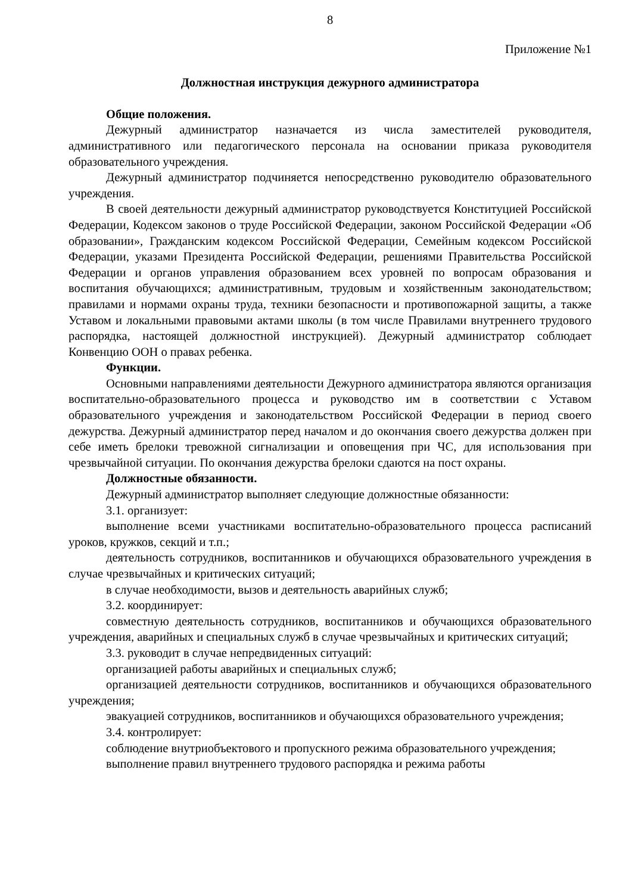8
Приложение №1
Должностная инструкция дежурного администратора
Общие положения.
Дежурный администратор назначается из числа заместителей руководителя, административного или педагогического персонала на основании приказа руководителя образовательного учреждения.
Дежурный администратор подчиняется непосредственно руководителю образовательного учреждения.
В своей деятельности дежурный администратор руководствуется Конституцией Российской Федерации, Кодексом законов о труде Российской Федерации, законом Российской Федерации «Об образовании», Гражданским кодексом Российской Федерации, Семейным кодексом Российской Федерации, указами Президента Российской Федерации, решениями Правительства Российской Федерации и органов управления образованием всех уровней по вопросам образования и воспитания обучающихся; административным, трудовым и хозяйственным законодательством; правилами и нормами охраны труда, техники безопасности и противопожарной защиты, а также Уставом и локальными правовыми актами школы (в том числе Правилами внутреннего трудового распорядка, настоящей должностной инструкцией). Дежурный администратор соблюдает Конвенцию ООН о правах ребенка.
Функции.
Основными направлениями деятельности Дежурного администратора являются организация воспитательно-образовательного процесса и руководство им в соответствии с Уставом образовательного учреждения и законодательством Российской Федерации в период своего дежурства. Дежурный администратор перед началом и до окончания своего дежурства должен при себе иметь брелоки тревожной сигнализации и оповещения при ЧС, для использования при чрезвычайной ситуации. По окончания дежурства брелоки сдаются на пост охраны.
Должностные обязанности.
Дежурный администратор выполняет следующие должностные обязанности:
3.1. организует:
выполнение всеми участниками воспитательно-образовательного процесса расписаний уроков, кружков, секций и т.п.;
деятельность сотрудников, воспитанников и обучающихся образовательного учреждения в случае чрезвычайных и критических ситуаций;
в случае необходимости, вызов и деятельность аварийных служб;
3.2. координирует:
совместную деятельность сотрудников, воспитанников и обучающихся образовательного учреждения, аварийных и специальных служб в случае чрезвычайных и критических ситуаций;
3.3. руководит в случае непредвиденных ситуаций:
организацией работы аварийных и специальных служб;
организацией деятельности сотрудников, воспитанников и обучающихся образовательного учреждения;
эвакуацией сотрудников, воспитанников и обучающихся образовательного учреждения;
3.4. контролирует:
соблюдение внутриобъектового и пропускного режима образовательного учреждения;
выполнение правил внутреннего трудового распорядка и режима работы